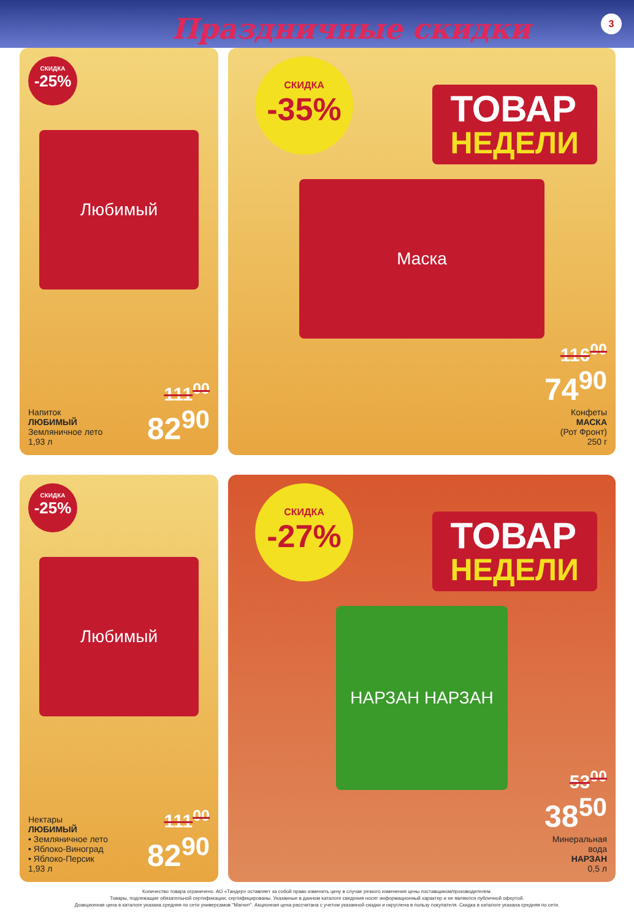Праздничные скидки 3
СКИДКА
-25%
Любимый
Напиток
ЛЮБИМЫЙ
Земляничное лето
1,93 л
111<sup>00</sup>
82<sup>90</sup>
СКИДКА
-35%
ТОВАР
НЕДЕЛИ
Маска
116<sup>00</sup>
74<sup>90</sup>
Конфеты
МАСКА
(Рот Фронт)
250 г
СКИДКА
-25%
Любимый
Нектары
ЛЮБИМЫЙ
• Земляничное лето
• Яблоко-Виноград
• Яблоко-Персик
1,93 л
111<sup>00</sup>
82<sup>90</sup>
СКИДКА
-27%
ТОВАР
НЕДЕЛИ
НАРЗАН НАРЗАН
53<sup>00</sup>
38<sup>50</sup>
Минеральная
вода
НАРЗАН
0,5 л
Количество товара ограничено. АО «Тандер» оставляет за собой право изменить цену в случае резкого изменения цены поставщиком/производителем.
Товары, подлежащие обязательной сертификации, сертифицированы. Указанные в данном каталоге сведения носят информационный характер и не являются публичной офертой.
Доакционная цена в каталоге указана средняя по сети универсамов "Магнит". Акционная цена рассчитана с учетом указанной скидки и округлена в пользу покупателя. Скидка в каталоге указана средняя по сети.